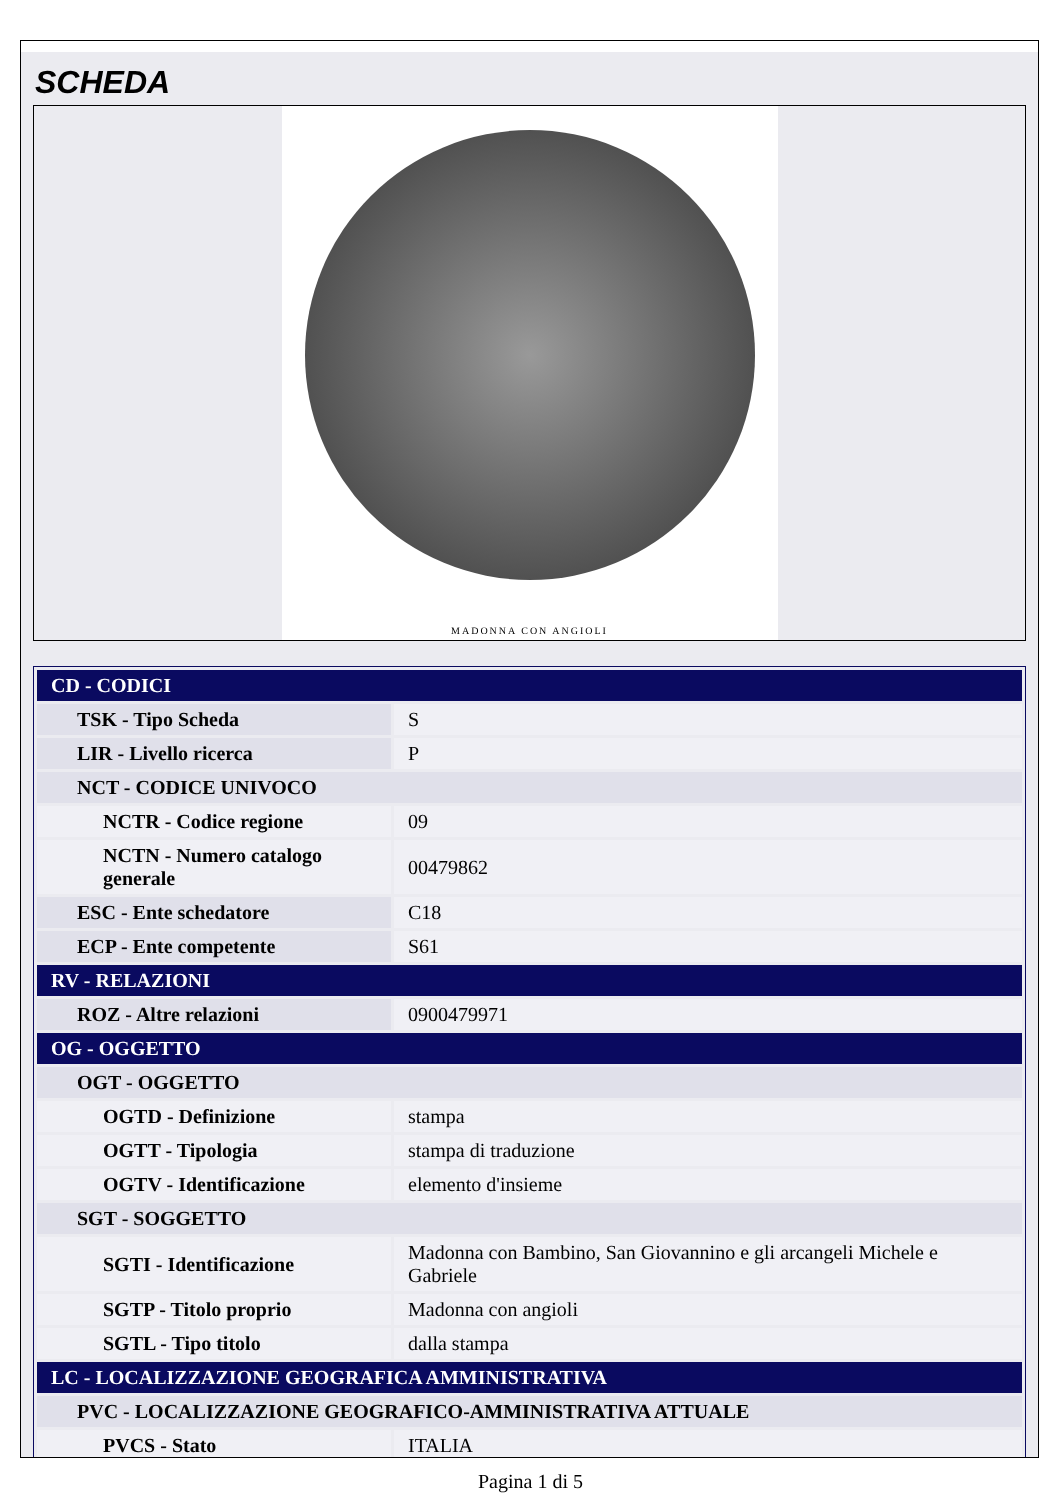SCHEDA
MADONNA CON ANGIOLI
| CD - CODICI | |
| TSK - Tipo Scheda | S |
| LIR - Livello ricerca | P |
| NCT - CODICE UNIVOCO | |
| NCTR - Codice regione | 09 |
| NCTN - Numero catalogo generale | 00479862 |
| ESC - Ente schedatore | C18 |
| ECP - Ente competente | S61 |
| RV - RELAZIONI | |
| ROZ - Altre relazioni | 0900479971 |
| OG - OGGETTO | |
| OGT - OGGETTO | |
| OGTD - Definizione | stampa |
| OGTT - Tipologia | stampa di traduzione |
| OGTV - Identificazione | elemento d'insieme |
| SGT - SOGGETTO | |
| SGTI - Identificazione | Madonna con Bambino, San Giovannino e gli arcangeli Michele e Gabriele |
| SGTP - Titolo proprio | Madonna con angioli |
| SGTL - Tipo titolo | dalla stampa |
| LC - LOCALIZZAZIONE GEOGRAFICA AMMINISTRATIVA | |
| PVC - LOCALIZZAZIONE GEOGRAFICO-AMMINISTRATIVA ATTUALE | |
| PVCS - Stato | ITALIA |
Pagina 1 di 5